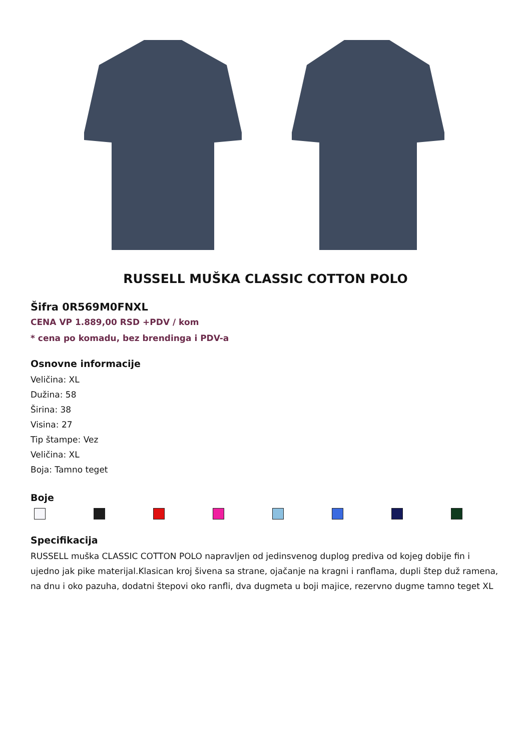RUSSELL MUŠKA CLASSIC COTTON POLO
Šifra 0R569M0FNXL
CENA VP 1.889,00 RSD +PDV / kom
* cena po komadu, bez brendinga i PDV-a
Osnovne informacije
Veličina: XL
Dužina: 58
Širina: 38
Visina: 27
Tip štampe: Vez
Veličina: XL
Boja: Tamno teget
Boje
Specifikacija
RUSSELL muška CLASSIC COTTON POLO napravljen od jedinsvenog duplog prediva od kojeg dobije fin i ujedno jak pike materijal.Klasican kroj šivena sa strane, ojačanje na kragni i ranflama, dupli štep duž ramena, na dnu i oko pazuha, dodatni štepovi oko ranfli, dva dugmeta u boji majice, rezervno dugme tamno teget XL